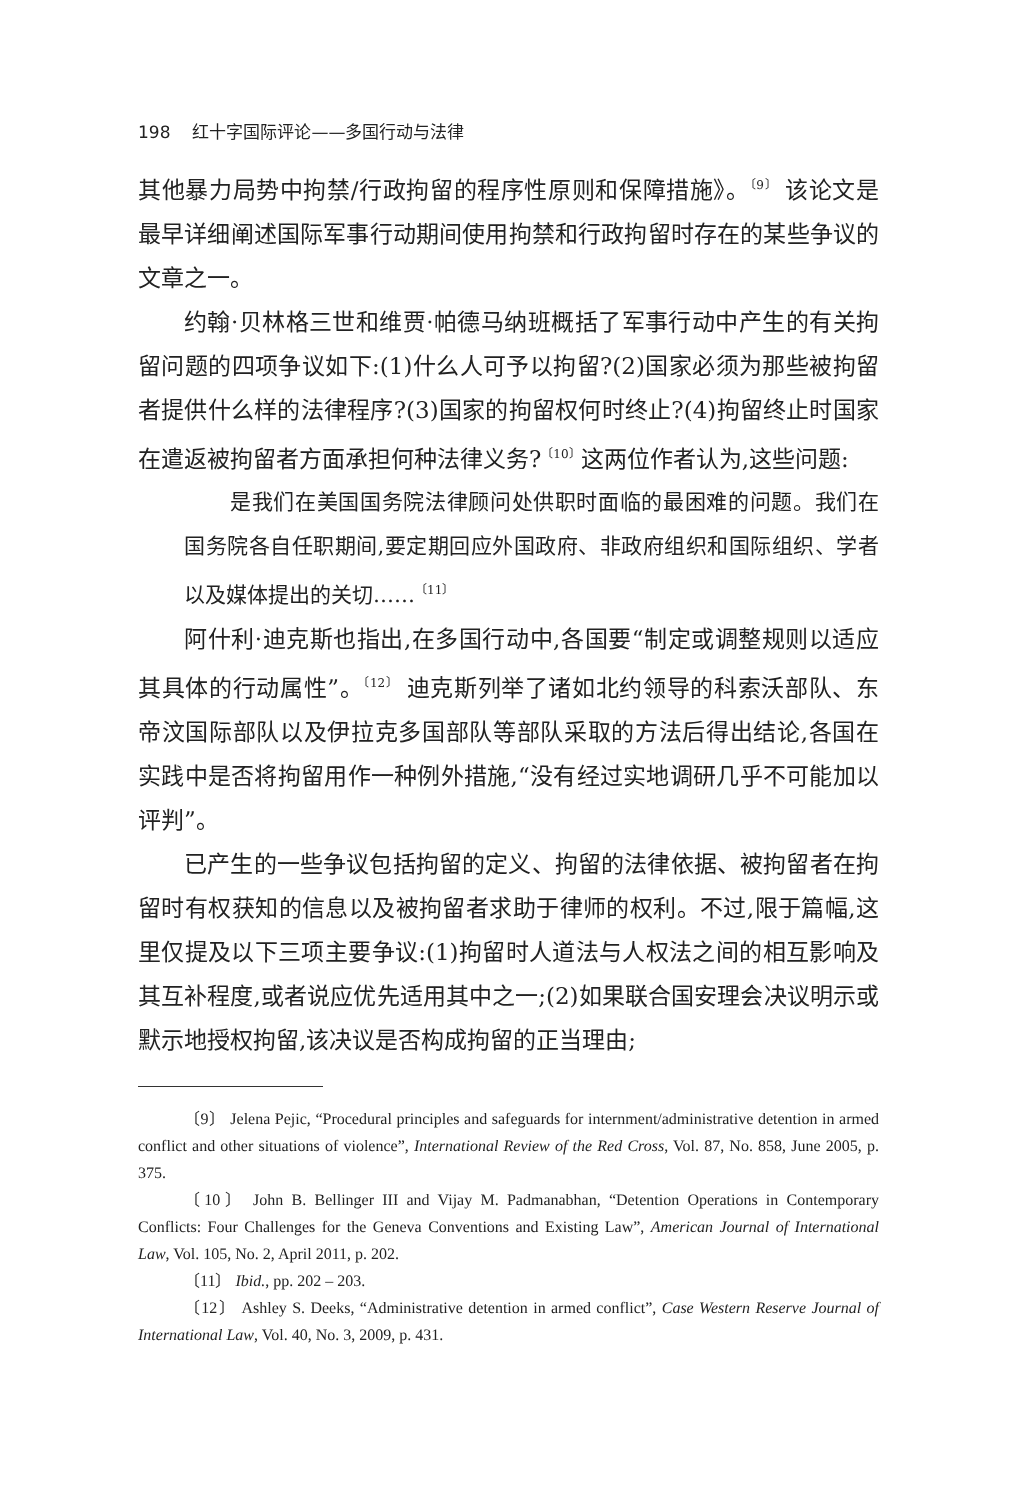198 红十字国际评论——多国行动与法律
其他暴力局势中拘禁/行政拘留的程序性原则和保障措施》。<sup>〔9〕</sup> 该论文是最早详细阐述国际军事行动期间使用拘禁和行政拘留时存在的某些争议的文章之一。
约翰·贝林格三世和维贾·帕德马纳班概括了军事行动中产生的有关拘留问题的四项争议如下:(1)什么人可予以拘留?(2)国家必须为那些被拘留者提供什么样的法律程序?(3)国家的拘留权何时终止?(4)拘留终止时国家在遣返被拘留者方面承担何种法律义务?<sup>〔10〕</sup>这两位作者认为,这些问题:
是我们在美国国务院法律顾问处供职时面临的最困难的问题。我们在国务院各自任职期间,要定期回应外国政府、非政府组织和国际组织、学者以及媒体提出的关切……<sup>〔11〕</sup>
阿什利·迪克斯也指出,在多国行动中,各国要“制定或调整规则以适应其具体的行动属性”。<sup>〔12〕</sup> 迪克斯列举了诸如北约领导的科索沃部队、东帝汶国际部队以及伊拉克多国部队等部队采取的方法后得出结论,各国在实践中是否将拘留用作一种例外措施,“没有经过实地调研几乎不可能加以评判”。
已产生的一些争议包括拘留的定义、拘留的法律依据、被拘留者在拘留时有权获知的信息以及被拘留者求助于律师的权利。不过,限于篇幅,这里仅提及以下三项主要争议:(1)拘留时人道法与人权法之间的相互影响及其互补程度,或者说应优先适用其中之一;(2)如果联合国安理会决议明示或默示地授权拘留,该决议是否构成拘留的正当理由;
〔9〕 Jelena Pejic, “Procedural principles and safeguards for internment/administrative detention in armed conflict and other situations of violence”, International Review of the Red Cross, Vol. 87, No. 858, June 2005, p. 375.
〔10〕 John B. Bellinger III and Vijay M. Padmanabhan, “Detention Operations in Contemporary Conflicts: Four Challenges for the Geneva Conventions and Existing Law”, American Journal of International Law, Vol. 105, No. 2, April 2011, p. 202.
〔11〕 Ibid., pp. 202 – 203.
〔12〕 Ashley S. Deeks, “Administrative detention in armed conflict”, Case Western Reserve Journal of International Law, Vol. 40, No. 3, 2009, p. 431.